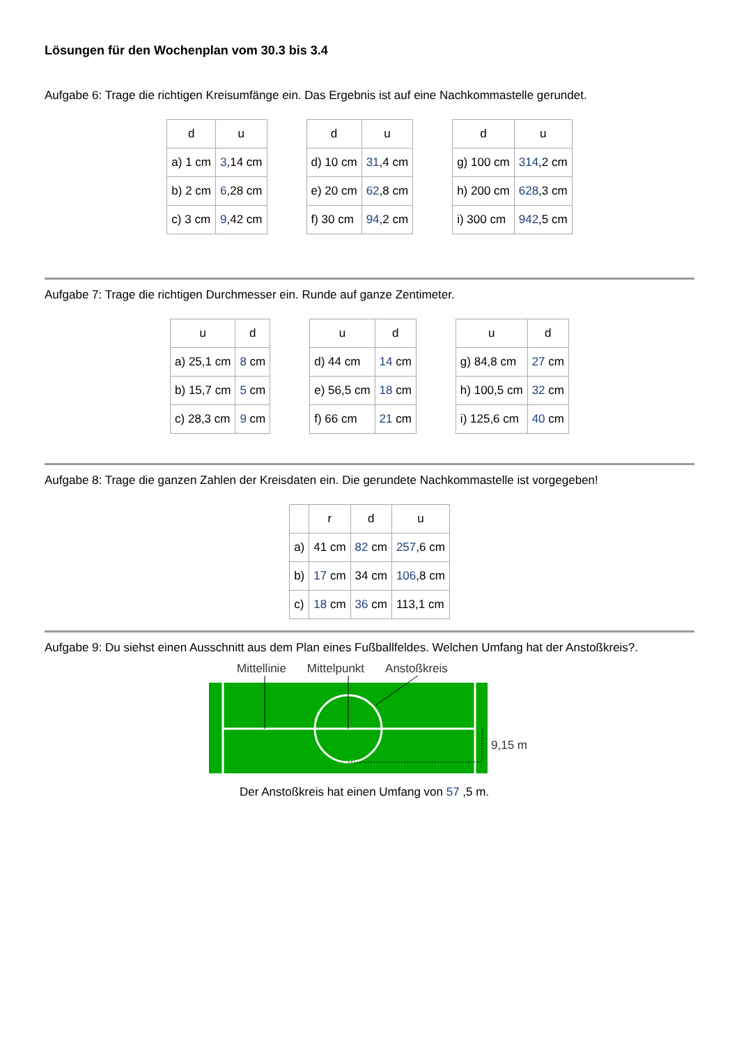Lösungen für den Wochenplan vom 30.3 bis 3.4
Aufgabe 6: Trage die richtigen Kreisumfänge ein. Das Ergebnis ist auf eine Nachkommastelle gerundet.
| d | u | | d | u | | d | u |
| a) 1 cm | 3 ,14 cm | | d) 10 cm | 31 ,4 cm | | g) 100 cm | 314 ,2 cm |
| b) 2 cm | 6 ,28 cm | | e) 20 cm | 62 ,8 cm | | h) 200 cm | 628 ,3 cm |
| c) 3 cm | 9 ,42 cm | | f) 30 cm | 94 ,2 cm | | i) 300 cm | 942 ,5 cm |
Aufgabe 7: Trage die richtigen Durchmesser ein. Runde auf ganze Zentimeter.
| u | d | | u | d | | u | d |
| a) 25,1 cm | 8 cm | | d) 44 cm | 14 cm | | g) 84,8 cm | 27 cm |
| b) 15,7 cm | 5 cm | | e) 56,5 cm | 18 cm | | h) 100,5 cm | 32 cm |
| c) 28,3 cm | 9 cm | | f) 66 cm | 21 cm | | i) 125,6 cm | 40 cm |
Aufgabe 8: Trage die ganzen Zahlen der Kreisdaten ein. Die gerundete Nachkommastelle ist vorgegeben!
| | r | d | u |
| --- | --- | --- | --- |
| a) | 41 cm | 82 cm | 257 ,6 cm |
| b) | 17 cm | 34 cm | 106 ,8 cm |
| c) | 18 cm | 36 cm | 113,1 cm |
Aufgabe 9: Du siehst einen Ausschnitt aus dem Plan eines Fußballfeldes. Welchen Umfang hat der Anstoßkreis?.
Mittellinie Mittelpunkt Anstoßkreis
9,15 m
Der Anstoßkreis hat einen Umfang von 57 ,5 m.